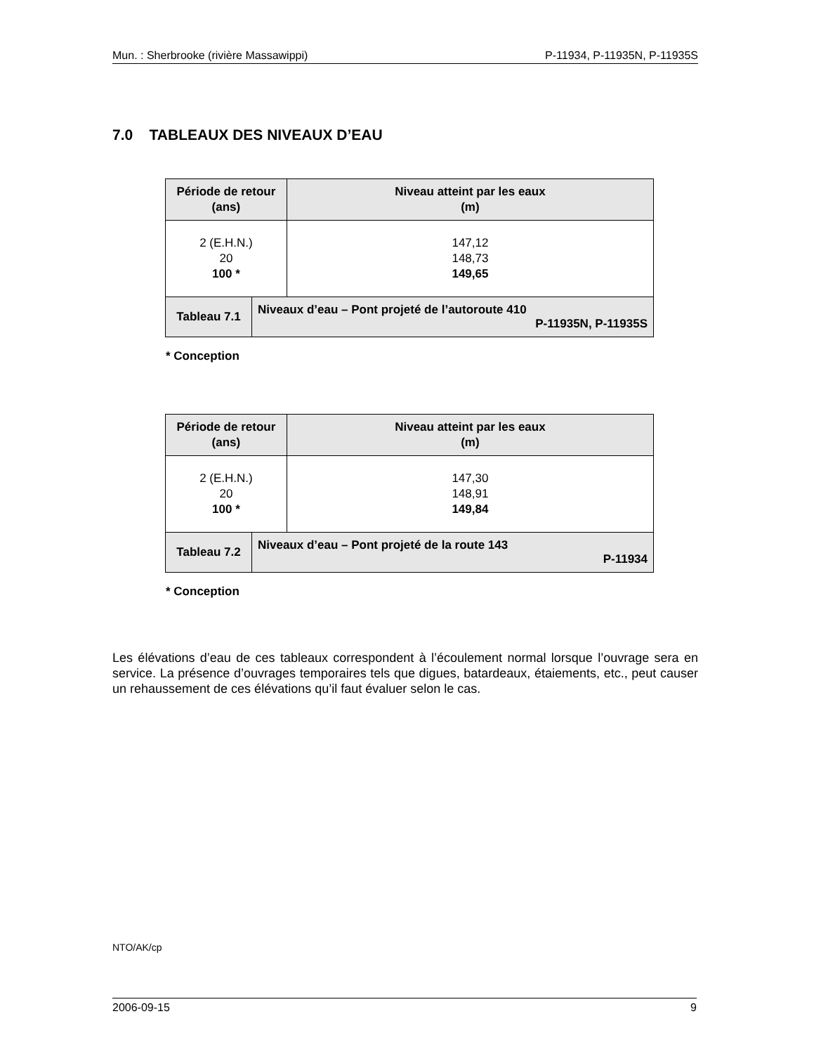Mun. : Sherbrooke (rivière Massawippi) P-11934, P-11935N, P-11935S
7.0 TABLEAUX DES NIVEAUX D’EAU
| Période de retour (ans) | | Niveau atteint par les eaux (m) |
| --- | --- | --- |
| 2 (E.H.N.) 20 100 * | | 147,12 148,73 149,65 |
| Tableau 7.1 | Niveaux d’eau – Pont projeté de l’autoroute 410 P-11935N, P-11935S | |
* Conception
| Période de retour (ans) | | Niveau atteint par les eaux (m) |
| --- | --- | --- |
| 2 (E.H.N.) 20 100 * | | 147,30 148,91 149,84 |
| Tableau 7.2 | Niveaux d’eau – Pont projeté de la route 143 P-11934 | |
* Conception
Les élévations d’eau de ces tableaux correspondent à l’écoulement normal lorsque l’ouvrage sera en service. La présence d’ouvrages temporaires tels que digues, batardeaux, étaiements, etc., peut causer un rehaussement de ces élévations qu’il faut évaluer selon le cas.
NTO/AK/cp
2006-09-15 9